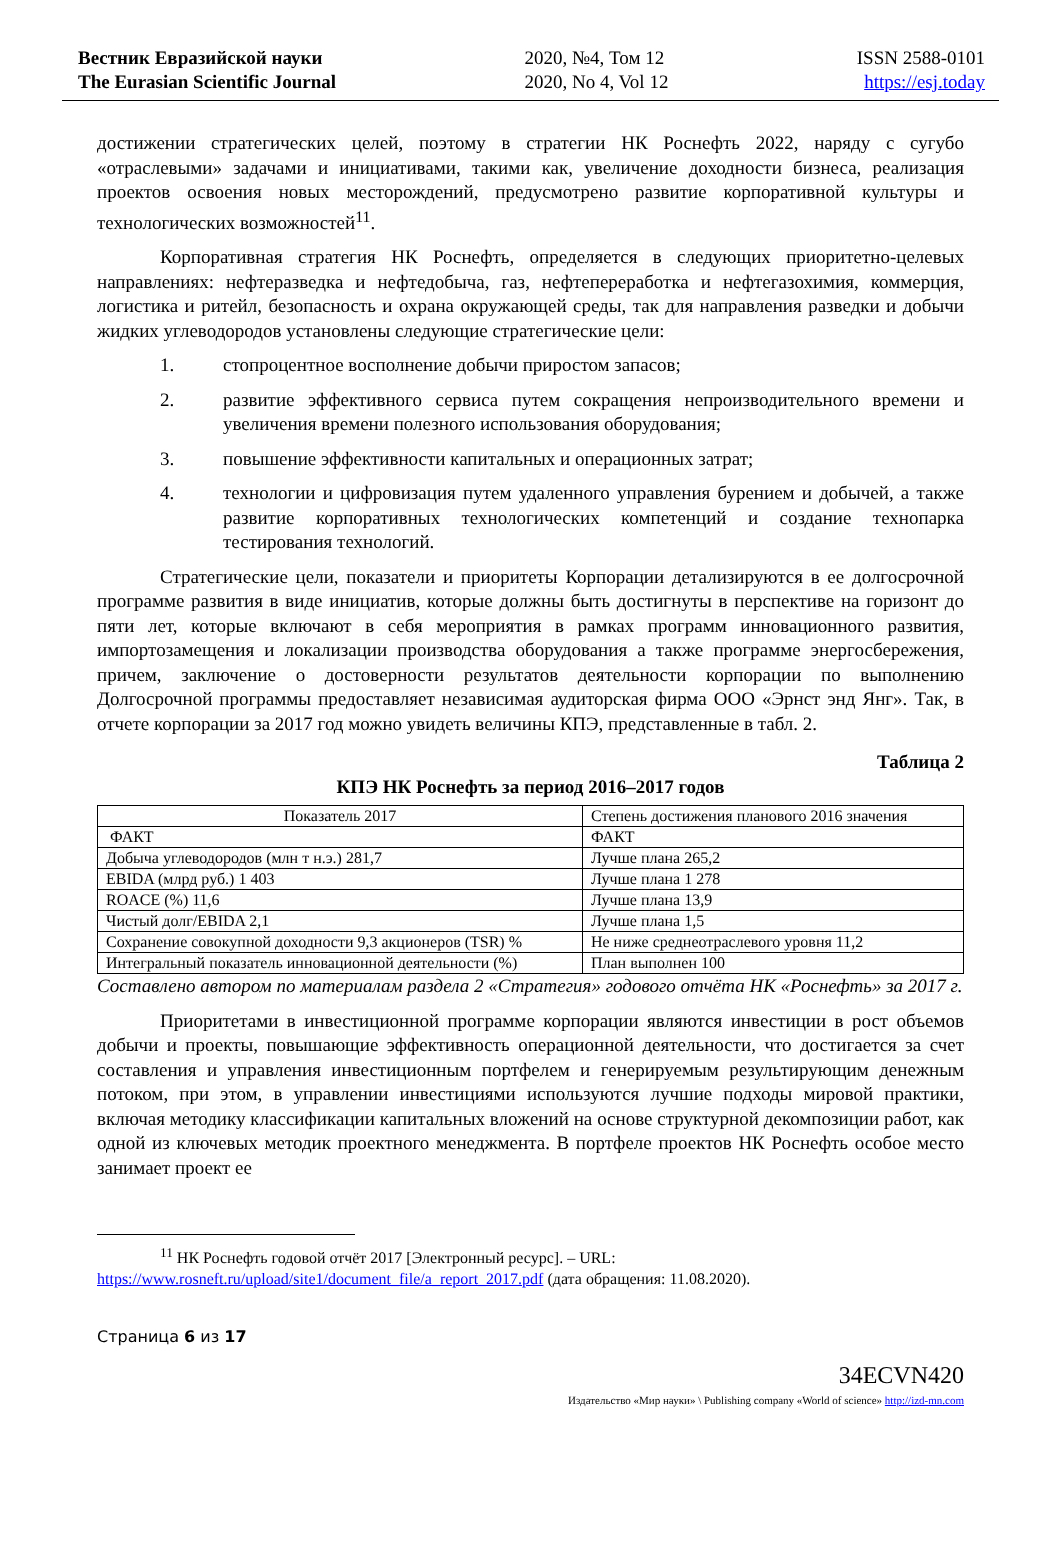Вестник Евразийской науки
The Eurasian Scientific Journal
2020, №4, Том 12
2020, No 4, Vol 12
ISSN 2588-0101
https://esj.today
достижении стратегических целей, поэтому в стратегии НК Роснефть 2022, наряду с сугубо «отраслевыми» задачами и инициативами, такими как, увеличение доходности бизнеса, реализация проектов освоения новых месторождений, предусмотрено развитие корпоративной культуры и технологических возможностей<sup>11</sup>.
Корпоративная стратегия НК Роснефть, определяется в следующих приоритетно-целевых направлениях: нефтеразведка и нефтедобыча, газ, нефтепереработка и нефтегазохимия, коммерция, логистика и ритейл, безопасность и охрана окружающей среды, так для направления разведки и добычи жидких углеводородов установлены следующие стратегические цели:
1. стопроцентное восполнение добычи приростом запасов;
2. развитие эффективного сервиса путем сокращения непроизводительного времени и увеличения времени полезного использования оборудования;
3. повышение эффективности капитальных и операционных затрат;
4. технологии и цифровизация путем удаленного управления бурением и добычей, а также развитие корпоративных технологических компетенций и создание технопарка тестирования технологий.
Стратегические цели, показатели и приоритеты Корпорации детализируются в ее долгосрочной программе развития в виде инициатив, которые должны быть достигнуты в перспективе на горизонт до пяти лет, которые включают в себя мероприятия в рамках программ инновационного развития, импортозамещения и локализации производства оборудования а также программе энергосбережения, причем, заключение о достоверности результатов деятельности корпорации по выполнению Долгосрочной программы предоставляет независимая аудиторская фирма ООО «Эрнст энд Янг». Так, в отчете корпорации за 2017 год можно увидеть величины КПЭ, представленные в табл. 2.
Таблица 2
КПЭ НК Роснефть за период 2016–2017 годов
| Показатель 2017 | Степень достижения планового 2016 значения |
| ФАКТ | ФАКТ |
| Добыча углеводородов (млн т н.э.) 281,7 | Лучше плана 265,2 |
| EBIDA (млрд руб.) 1 403 | Лучше плана 1 278 |
| ROACE (%) 11,6 | Лучше плана 13,9 |
| Чистый долг/EBIDA 2,1 | Лучше плана 1,5 |
| Сохранение совокупной доходности 9,3 акционеров (TSR) % | Не ниже среднеотраслевого уровня 11,2 |
| Интегральный показатель инновационной деятельности (%) | План выполнен 100 |
Составлено автором по материалам раздела 2 «Стратегия» годового отчёта НК «Роснефть» за 2017 г.
Приоритетами в инвестиционной программе корпорации являются инвестиции в рост объемов добычи и проекты, повышающие эффективность операционной деятельности, что достигается за счет составления и управления инвестиционным портфелем и генерируемым результирующим денежным потоком, при этом, в управлении инвестициями используются лучшие подходы мировой практики, включая методику классификации капитальных вложений на основе структурной декомпозиции работ, как одной из ключевых методик проектного менеджмента. В портфеле проектов НК Роснефть особое место занимает проект ее
<sup>11</sup> НК Роснефть годовой отчёт 2017 [Электронный ресурс]. – URL:
https://www.rosneft.ru/upload/site1/document_file/a_report_2017.pdf (дата обращения: 11.08.2020).
Страница 6 из 17
34ECVN420
Издательство «Мир науки» \ Publishing company «World of science» http://izd-mn.com